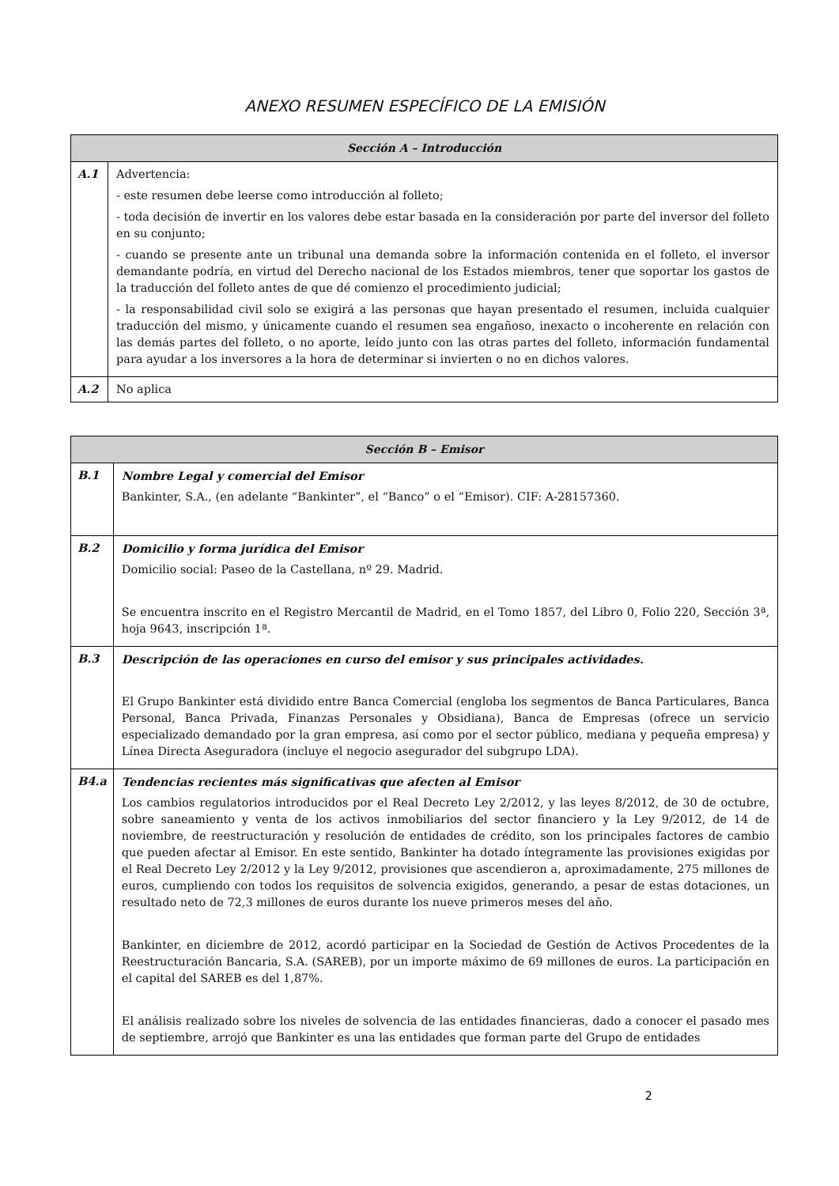ANEXO RESUMEN ESPECÍFICO DE LA EMISIÓN
| Sección A – Introducción | |
| --- | --- |
| A.1 | Advertencia: - este resumen debe leerse como introducción al folleto; - toda decisión de invertir en los valores debe estar basada en la consideración por parte del inversor del folleto en su conjunto; - cuando se presente ante un tribunal una demanda sobre la información contenida en el folleto, el inversor demandante podría, en virtud del Derecho nacional de los Estados miembros, tener que soportar los gastos de la traducción del folleto antes de que dé comienzo el procedimiento judicial; - la responsabilidad civil solo se exigirá a las personas que hayan presentado el resumen, incluida cualquier traducción del mismo, y únicamente cuando el resumen sea engañoso, inexacto o incoherente en relación con las demás partes del folleto, o no aporte, leído junto con las otras partes del folleto, información fundamental para ayudar a los inversores a la hora de determinar si invierten o no en dichos valores. |
| A.2 | No aplica |
| Sección B – Emisor | |
| --- | --- |
| B.1 | Nombre Legal y comercial del Emisor Bankinter, S.A., (en adelante “Bankinter”, el “Banco” o el “Emisor). CIF: A-28157360. |
| B.2 | Domicilio y forma jurídica del Emisor Domicilio social: Paseo de la Castellana, nº 29. Madrid. Se encuentra inscrito en el Registro Mercantil de Madrid, en el Tomo 1857, del Libro 0, Folio 220, Sección 3ª, hoja 9643, inscripción 1ª. |
| B.3 | Descripción de las operaciones en curso del emisor y sus principales actividades. El Grupo Bankinter está dividido entre Banca Comercial (engloba los segmentos de Banca Particulares, Banca Personal, Banca Privada, Finanzas Personales y Obsidiana), Banca de Empresas (ofrece un servicio especializado demandado por la gran empresa, así como por el sector público, mediana y pequeña empresa) y Línea Directa Aseguradora (incluye el negocio asegurador del subgrupo LDA). |
| B4.a | Tendencias recientes más significativas que afecten al Emisor Los cambios regulatorios introducidos por el Real Decreto Ley 2/2012, y las leyes 8/2012, de 30 de octubre, sobre saneamiento y venta de los activos inmobiliarios del sector financiero y la Ley 9/2012, de 14 de noviembre, de reestructuración y resolución de entidades de crédito, son los principales factores de cambio que pueden afectar al Emisor. En este sentido, Bankinter ha dotado íntegramente las provisiones exigidas por el Real Decreto Ley 2/2012 y la Ley 9/2012, provisiones que ascendieron a, aproximadamente, 275 millones de euros, cumpliendo con todos los requisitos de solvencia exigidos, generando, a pesar de estas dotaciones, un resultado neto de 72,3 millones de euros durante los nueve primeros meses del año. Bankinter, en diciembre de 2012, acordó participar en la Sociedad de Gestión de Activos Procedentes de la Reestructuración Bancaria, S.A. (SAREB), por un importe máximo de 69 millones de euros. La participación en el capital del SAREB es del 1,87%. El análisis realizado sobre los niveles de solvencia de las entidades financieras, dado a conocer el pasado mes de septiembre, arrojó que Bankinter es una las entidades que forman parte del Grupo de entidades |
2